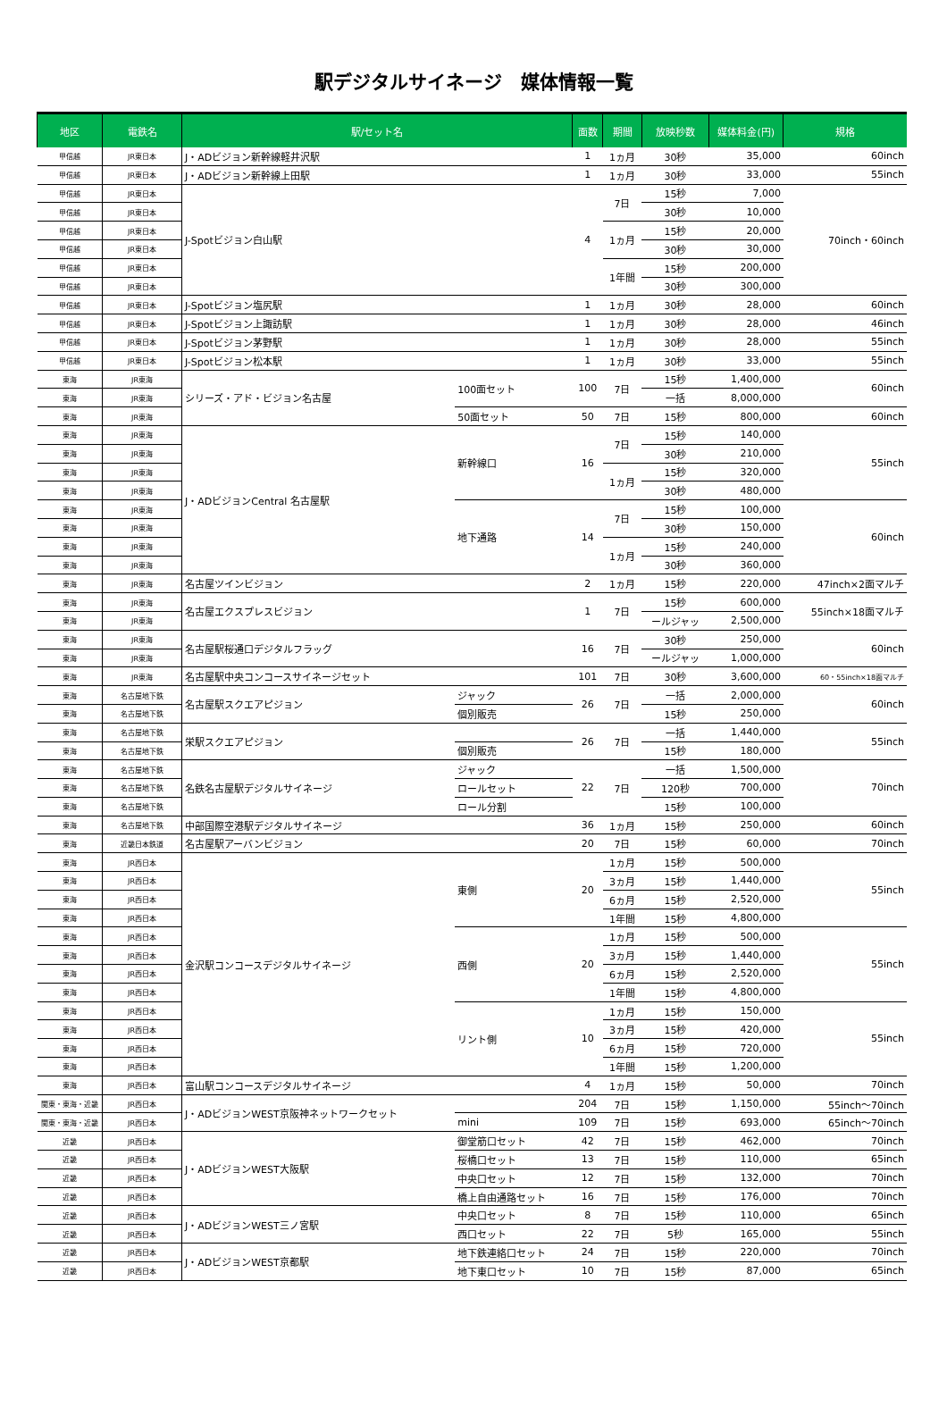駅デジタルサイネージ　媒体情報一覧
| 地区 | 電鉄名 | 駅/セット名 | | 面数 | 期間 | 放映秒数 | 媒体料金(円) | 規格 |
| --- | --- | --- | --- | --- | --- | --- | --- | --- |
| 甲信越 | JR東日本 | J・ADビジョン新幹線軽井沢駅 | | 1 | 1ヵ月 | 30秒 | 35,000 | 60inch |
| 甲信越 | JR東日本 | J・ADビジョン新幹線上田駅 | | 1 | 1ヵ月 | 30秒 | 33,000 | 55inch |
| 甲信越 | JR東日本 | J-Spotビジョン白山駅 | | 4 | 7日 | 15秒 | 7,000 | 70inch・60inch |
| 甲信越 | JR東日本 | | | | | 30秒 | 10,000 | |
| 甲信越 | JR東日本 | | | | 1ヵ月 | 15秒 | 20,000 | |
| 甲信越 | JR東日本 | | | | | 30秒 | 30,000 | |
| 甲信越 | JR東日本 | | | | 1年間 | 15秒 | 200,000 | |
| 甲信越 | JR東日本 | | | | | 30秒 | 300,000 | |
| 甲信越 | JR東日本 | J-Spotビジョン塩尻駅 | | 1 | 1ヵ月 | 30秒 | 28,000 | 60inch |
| 甲信越 | JR東日本 | J-Spotビジョン上諏訪駅 | | 1 | 1ヵ月 | 30秒 | 28,000 | 46inch |
| 甲信越 | JR東日本 | J-Spotビジョン茅野駅 | | 1 | 1ヵ月 | 30秒 | 28,000 | 55inch |
| 甲信越 | JR東日本 | J-Spotビジョン松本駅 | | 1 | 1ヵ月 | 30秒 | 33,000 | 55inch |
| 東海 | JR東海 | シリーズ・アド・ビジョン名古屋 | 100面セット | 100 | 7日 | 15秒 | 1,400,000 | 60inch |
| 東海 | JR東海 | | | | | 一括 | 8,000,000 | |
| 東海 | JR東海 | | 50面セット | 50 | 7日 | 15秒 | 800,000 | 60inch |
| 東海 | JR東海 | J・ADビジョンCentral 名古屋駅 | 新幹線口 | 16 | 7日 | 15秒 | 140,000 | 55inch |
| 東海 | JR東海 | | | | | 30秒 | 210,000 | |
| 東海 | JR東海 | | | | 1ヵ月 | 15秒 | 320,000 | |
| 東海 | JR東海 | | | | | 30秒 | 480,000 | |
| 東海 | JR東海 | | 地下通路 | 14 | 7日 | 15秒 | 100,000 | 60inch |
| 東海 | JR東海 | | | | | 30秒 | 150,000 | |
| 東海 | JR東海 | | | | 1ヵ月 | 15秒 | 240,000 | |
| 東海 | JR東海 | | | | | 30秒 | 360,000 | |
| 東海 | JR東海 | 名古屋ツインビジョン | | 2 | 1ヵ月 | 15秒 | 220,000 | 47inch×2面マルチ |
| 東海 | JR東海 | 名古屋エクスプレスビジョン | | 1 | 7日 | 15秒 | 600,000 | 55inch×18面マルチ |
| 東海 | JR東海 | | | | | ールジャッ | 2,500,000 | |
| 東海 | JR東海 | 名古屋駅桜通口デジタルフラッグ | | 16 | 7日 | 30秒 | 250,000 | 60inch |
| 東海 | JR東海 | | | | | ールジャッ | 1,000,000 | |
| 東海 | JR東海 | 名古屋駅中央コンコースサイネージセット | | 101 | 7日 | 30秒 | 3,600,000 | 60・55inch×18面マルチ |
| 東海 | 名古屋地下鉄 | 名古屋駅スクエアピジョン | ジャック | 26 | 7日 | 一括 | 2,000,000 | 60inch |
| 東海 | 名古屋地下鉄 | | 個別販売 | | | 15秒 | 250,000 | |
| 東海 | 名古屋地下鉄 | 栄駅スクエアピジョン | | 26 | 7日 | 一括 | 1,440,000 | 55inch |
| 東海 | 名古屋地下鉄 | | 個別販売 | | | 15秒 | 180,000 | |
| 東海 | 名古屋地下鉄 | 名鉄名古屋駅デジタルサイネージ | ジャック | 22 | 7日 | 一括 | 1,500,000 | 70inch |
| 東海 | 名古屋地下鉄 | | ロールセット | | | 120秒 | 700,000 | |
| 東海 | 名古屋地下鉄 | | ロール分割 | | | 15秒 | 100,000 | |
| 東海 | 名古屋地下鉄 | 中部国際空港駅デジタルサイネージ | | 36 | 1ヵ月 | 15秒 | 250,000 | 60inch |
| 東海 | 近畿日本鉄道 | 名古屋駅アーバンビジョン | | 20 | 7日 | 15秒 | 60,000 | 70inch |
| 東海 | JR西日本 | 金沢駅コンコースデジタルサイネージ | 東側 | 20 | 1ヵ月 | 15秒 | 500,000 | 55inch |
| 東海 | JR西日本 | | | | 3ヵ月 | 15秒 | 1,440,000 | |
| 東海 | JR西日本 | | | | 6ヵ月 | 15秒 | 2,520,000 | |
| 東海 | JR西日本 | | | | 1年間 | 15秒 | 4,800,000 | |
| 東海 | JR西日本 | | 西側 | 20 | 1ヵ月 | 15秒 | 500,000 | 55inch |
| 東海 | JR西日本 | | | | 3ヵ月 | 15秒 | 1,440,000 | |
| 東海 | JR西日本 | | | | 6ヵ月 | 15秒 | 2,520,000 | |
| 東海 | JR西日本 | | | | 1年間 | 15秒 | 4,800,000 | |
| 東海 | JR西日本 | | リント側 | 10 | 1ヵ月 | 15秒 | 150,000 | 55inch |
| 東海 | JR西日本 | | | | 3ヵ月 | 15秒 | 420,000 | |
| 東海 | JR西日本 | | | | 6ヵ月 | 15秒 | 720,000 | |
| 東海 | JR西日本 | | | | 1年間 | 15秒 | 1,200,000 | |
| 東海 | JR西日本 | 富山駅コンコースデジタルサイネージ | | 4 | 1ヵ月 | 15秒 | 50,000 | 70inch |
| 関東・東海・近畿 | JR西日本 | J・ADビジョンWEST京阪神ネットワークセット | | 204 | 7日 | 15秒 | 1,150,000 | 55inch～70inch |
| 関東・東海・近畿 | JR西日本 | | mini | 109 | 7日 | 15秒 | 693,000 | 65inch～70inch |
| 近畿 | JR西日本 | J・ADビジョンWEST大阪駅 | 御堂筋口セット | 42 | 7日 | 15秒 | 462,000 | 70inch |
| 近畿 | JR西日本 | | 桜橋口セット | 13 | 7日 | 15秒 | 110,000 | 65inch |
| 近畿 | JR西日本 | | 中央口セット | 12 | 7日 | 15秒 | 132,000 | 70inch |
| 近畿 | JR西日本 | | 橋上自由通路セット | 16 | 7日 | 15秒 | 176,000 | 70inch |
| 近畿 | JR西日本 | J・ADビジョンWEST三ノ宮駅 | 中央口セット | 8 | 7日 | 15秒 | 110,000 | 65inch |
| 近畿 | JR西日本 | | 西口セット | 22 | 7日 | 5秒 | 165,000 | 55inch |
| 近畿 | JR西日本 | J・ADビジョンWEST京都駅 | 地下鉄連絡口セット | 24 | 7日 | 15秒 | 220,000 | 70inch |
| 近畿 | JR西日本 | | 地下東口セット | 10 | 7日 | 15秒 | 87,000 | 65inch |